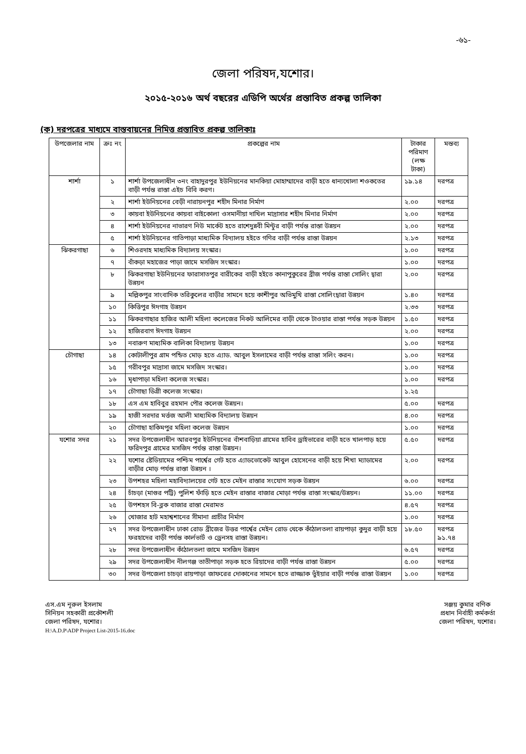-৬১-
জেলা পরিষদ,যশোর।
২০১৫-২০১৬ অর্থ বছরের এডিপি অর্থের প্রস্তাবিত প্রকল্প তালিকা
(ক) দরপত্রের মাধ্যমে বাস্তবায়নের নিমিত্ত প্রস্তাবিত প্রকল্প তালিকাঃ
| উপজেলার নাম | ক্রঃ নং | প্রকল্পের নাম | টাকার পরিমাণ (লক্ষ টাকা) | মন্তব্য |
| --- | --- | --- | --- | --- |
| শার্শা | ১ | শার্শা উপজেলাধীন ৩নং বাহাদুরপুর ইউনিয়নের মানকিয়া মোহাম্মাদের বাড়ী হতে ধান্যখোলা শওকতের বাড়ী পর্যন্ত রাস্তা এইচ বিবি করণ। | ১৯.১৪ | দরপত্র |
| | ২ | শার্শা ইউনিয়নের বেড়ী নারায়নপুর শহীদ মিনার নির্মাণ | ২.০০ | দরপত্র |
| | ৩ | কায়বা ইউনিয়নের কায়বা বাইকোলা ওসমানীয়া দাখিল মাদ্রাসার শহীদ মিনার নির্মাণ | ২.০০ | দরপত্র |
| | ৪ | শার্শা ইউনিয়নের নাভারণ নিউ মার্কেট হতে রাশেদুন্নবী মিন্টুর বাড়ী পর্যন্ত রাস্তা উন্নয়ন | ২.০০ | দরপত্র |
| | ৫ | শার্শা ইউনিয়নের গাতিপাড়া মাধ্যমিক বিদ্যালয় হইতে গণির বাড়ী পর্যন্ত রাস্তা উন্নয়ন | ২.১৩ | দরপত্র |
| ঝিকরগাছা | ৬ | শিওরদাহ মাধ্যমিক বিদ্যালয় সংস্কার। | ১.০০ | দরপত্র |
| | ৭ | বাঁকড়া মহাজের পাড়া জামে মসজিদ সংস্কার। | ১.০০ | দরপত্র |
| | ৮ | ঝিকরগাছা ইউনিয়নের ফারাসাতপুর বারীকের বাড়ী হইতে কানাপুকুরের ব্রীজ পর্যন্ত রাস্তা সোলিং দ্বারা উন্নয়ন | ২.০০ | দরপত্র |
| | ৯ | মল্লিকপুর সাংবাদিক তরিকুলের বাড়ীর সামনে হয়ে কাশীপুর অভিমুখি রাস্তা সোলিংদ্বারা উন্নয়ন | ১.৪০ | দরপত্র |
| | ১০ | কিত্তিপুর ঈদগাহ উন্নয়ন | ২.৩৩ | দরপত্র |
| | ১১ | ঝিকরগাছার হাজির আলী মহিলা কলেজের নিকট আলিমের বাড়ী থেকে টাওয়ার রাস্তা পর্যন্ত সড়ক উন্নয়ন | ১.৫০ | দরপত্র |
| | ১২ | হাজিরবাগ ঈদগাহ উন্নয়ন | ২.০০ | দরপত্র |
| | ১৩ | নবারুণ মাধ্যমিক বালিকা বিদ্যালয় উন্নয়ন | ১.০০ | দরপত্র |
| চৌগাছা | ১৪ | কোটালীপুর গ্রাম পন্ডিত মোড় হতে এ্যাড. আবুল ইসলামের বাড়ী পর্যন্ত রাস্তা সলিং করন। | ১.০০ | দরপত্র |
| | ১৫ | গরীবপুর মাদ্রাসা জামে মসজিদ সংস্কার। | ১.০০ | দরপত্র |
| | ১৬ | মৃধাপাড়া মহিলা কলেজ সংস্কার। | ১.০০ | দরপত্র |
| | ১৭ | চৌগাছা ডিগ্রী কলেজ সংস্কার। | ১.২৫ | |
| | ১৮ | এস এম হাবিবুর রহমান পৌর কলেজ উন্নয়ন। | ৫.০০ | দরপত্র |
| | ১৯ | হাজী সরদার মর্ত্তজ আলী মাধ্যমিক বিদ্যালয় উন্নয়ন | ৪.০০ | দরপত্র |
| | ২০ | চৌগাছা হাকিমপুর মহিলা কলেজ উন্নয়ন | ১.০০ | দরপত্র |
| যশোর সদর | ২১ | সদর উপজেলাধীন আরবপুর ইউনিয়নের বাঁশবাড়িয়া গ্রামের হাবিব ড্রাইভারের বাড়ী হতে খালপাড় হয়ে ফরিদপুর গ্রামের মসজিদ পর্যন্ত রাস্তা উন্নয়ন। | ৫.৫০ | দরপত্র |
| | ২২ | যশোর ষ্টেডিয়ামের পশ্চিম পার্শ্বের গেট হতে এ্যাডভোকেট আবুল হোসেনের বাড়ী হয়ে শিখা ম্যাডামের বাড়ীর মোড় পর্যন্ত রাস্তা উন্নয়ন । | ২.০০ | দরপত্র |
| | ২৩ | উপশহর মহিলা মহাবিদ্যালয়ের গেট হতে মেইন রাস্তার সংযোগ সড়ক উন্নয়ন | ৬.০০ | দরপত্র |
| | ২৪ | চাঁচড়া (মাগুর পট্টি) পুলিশ ফাঁড়ি হতে মেইন রাস্তার বাজার মোড়া পর্যন্ত রাস্তা সংস্কার/উন্নয়ন। | ১১.০০ | দরপত্র |
| | ২৫ | উপশহস বি-ব্লক বাজার রাস্তা মেরামত | ৪.৫৭ | দরপত্র |
| | ২৬ | খোজার হাট মহাশ্বশানের সীমানা প্রাচীর নির্মাণ | ১.০০ | দরপত্র |
| | ২৭ | সদর উপজেলাধীন ঢাকা রোড ব্রীজের উত্তর পার্শ্বের মেইন রোড থেকে কাঁঠালতলা রায়পাড়া কুদুর বাড়ী হয়ে ফরহাদের বাড়ী পর্যন্ত কার্লভার্ট ও ড্রেনসহ রাস্তা উন্নয়ন। | ১৮.৫০ | দরপত্র ৯১.৭৪ |
| | ২৮ | সদর উপজেলাধীন কাঁঠালতলা জামে মসজিদ উন্নয়ন | ৬.৫৭ | দরপত্র |
| | ২৯ | সদর উপজেলাধীন নীলগঞ্জ তাতীপাড়া সড়ক হতে রিয়াদের বাড়ী পর্যন্ত রাস্তা উন্নয়ন | ৫.০০ | দরপত্র |
| | ৩০ | সদর উপজেলা চাচড়া রায়পাড়া জাফরের দোকানের সামনে হতে রাজ্জাক ভুঁইয়ার বাড়ী পর্যন্ত রাস্তা উন্নয়ন | ১.০০ | দরপত্র |
এস.এম নূরুল ইসলাম
সিনিয়ন সহকারী প্রকৌশলী
জেলা পরিষদ, যশোর।
H:\A.D.P\ADP Project List-2015-16.doc
সঞ্জয় কুমার বণিক
প্রধান নির্বাহী কর্মকর্তা
জেলা পরিষদ, যশোর।